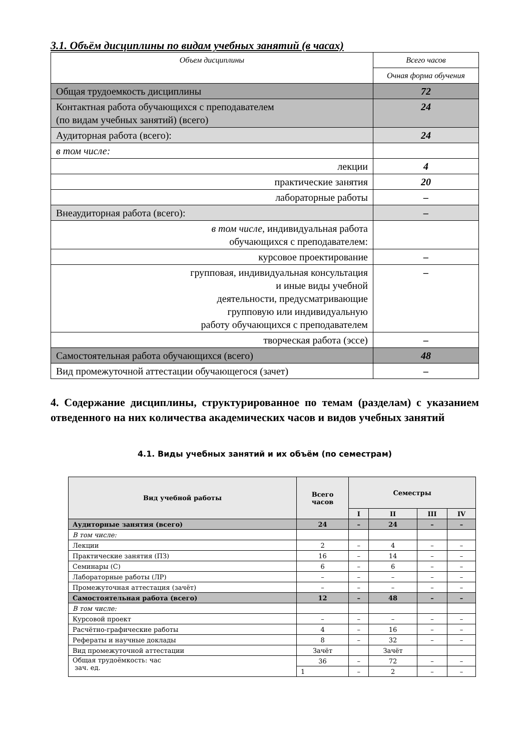3.1. Объём дисциплины по видам учебных занятий (в часах)
| Объем дисциплины | Всего часов |
| | Очная форма обучения |
| Общая трудоемкость дисциплины | 72 |
| Контактная работа обучающихся с преподавателем (по видам учебных занятий) (всего) | 24 |
| Аудиторная работа (всего): | 24 |
| в том числе: | |
| лекции | 4 |
| практические занятия | 20 |
| лабораторные работы | – |
| Внеаудиторная работа (всего): | – |
| в том числе , индивидуальная работа обучающихся с преподавателем: | |
| курсовое проектирование | – |
| групповая, индивидуальная консультация и иные виды учебной деятельности, предусматривающие групповую или индивидуальную работу обучающихся с преподавателем | – |
| творческая работа (эссе) | – |
| Самостоятельная работа обучающихся (всего) | 48 |
| Вид промежуточной аттестации обучающегося (зачет) | – |
4. Содержание дисциплины, структурированное по темам (разделам) с указанием отведенного на них количества академических часов и видов учебных занятий
4.1. Виды учебных занятий и их объём (по семестрам)
| Вид учебной работы | Всего часов | Семестры | | | |
| --- | --- | --- | --- | --- | --- |
| | | I | II | III | IV |
| Аудиторные занятия (всего) | 24 | – | 24 | – | – |
| В том числе: | | | | | |
| Лекции | 2 | – | 4 | – | – |
| Практические занятия (ПЗ) | 16 | – | 14 | – | – |
| Семинары (С) | 6 | – | 6 | – | – |
| Лабораторные работы (ЛР) | – | – | – | – | – |
| Промежуточная аттестация (зачёт) | – | – | – | – | – |
| Самостоятельная работа (всего) | 12 | – | 48 | – | – |
| В том числе: | | | | | |
| Курсовой проект | – | – | – | – | – |
| Расчётно-графические работы | 4 | – | 16 | – | – |
| Рефераты и научные доклады | 8 | – | 32 | – | – |
| Вид промежуточной аттестации | Зачёт | | Зачёт | | |
| Общая трудоёмкость: час зач. ед. | 36 | – | 72 | – | – |
| | 1 | – | 2 | – | – |